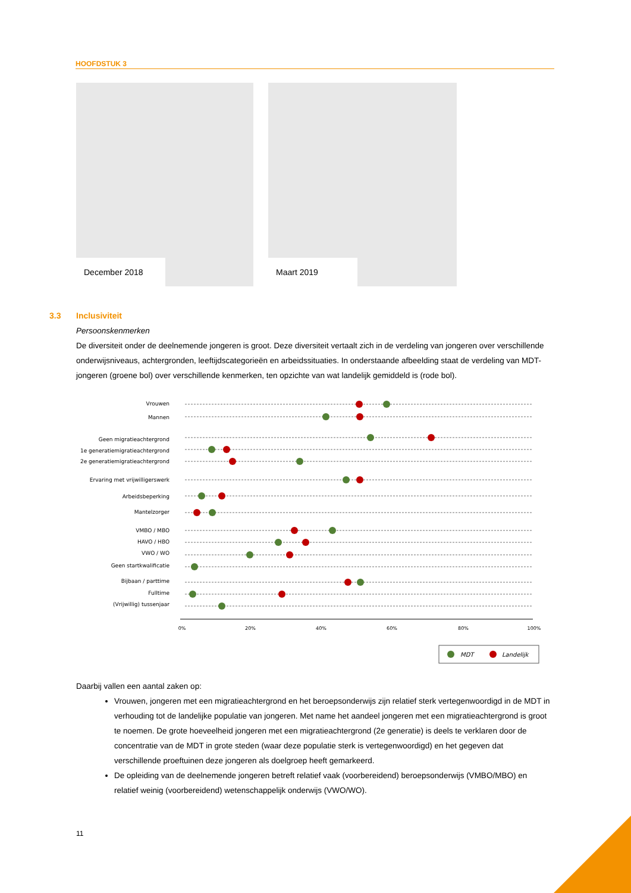HOOFDSTUK 3
December 2018
Maart 2019
3.3 Inclusiviteit
Persoonskenmerken
De diversiteit onder de deelnemende jongeren is groot. Deze diversiteit vertaalt zich in de verdeling van jongeren over verschillende onderwijsniveaus, achtergronden, leeftijdscategorieën en arbeidssituaties. In onderstaande afbeelding staat de verdeling van MDT-jongeren (groene bol) over verschillende kenmerken, ten opzichte van wat landelijk gemiddeld is (rode bol).
Vrouwen
Mannen
Geen migratieachtergrond
1e generatiemigratieachtergrond
2e generatiemigratieachtergrond
Ervaring met vrijwilligerswerk
Arbeidsbeperking
Mantelzorger
VMBO / MBO
HAVO / HBO
VWO / WO
Geen startkwalificatie
Bijbaan / parttime
Fulltime
(Vrijwillig) tussenjaar
0%
20%
40%
60%
80%
100%
MDT
Landelijk
Daarbij vallen een aantal zaken op:
Vrouwen, jongeren met een migratieachtergrond en het beroepsonderwijs zijn relatief sterk vertegenwoordigd in de MDT in verhouding tot de landelijke populatie van jongeren. Met name het aandeel jongeren met een migratieachtergrond is groot te noemen. De grote hoeveelheid jongeren met een migratieachtergrond (2e generatie) is deels te verklaren door de concentratie van de MDT in grote steden (waar deze populatie sterk is vertegenwoordigd) en het gegeven dat verschillende proeftuinen deze jongeren als doelgroep heeft gemarkeerd.
De opleiding van de deelnemende jongeren betreft relatief vaak (voorbereidend) beroepsonderwijs (VMBO/MBO) en relatief weinig (voorbereidend) wetenschappelijk onderwijs (VWO/WO).
11